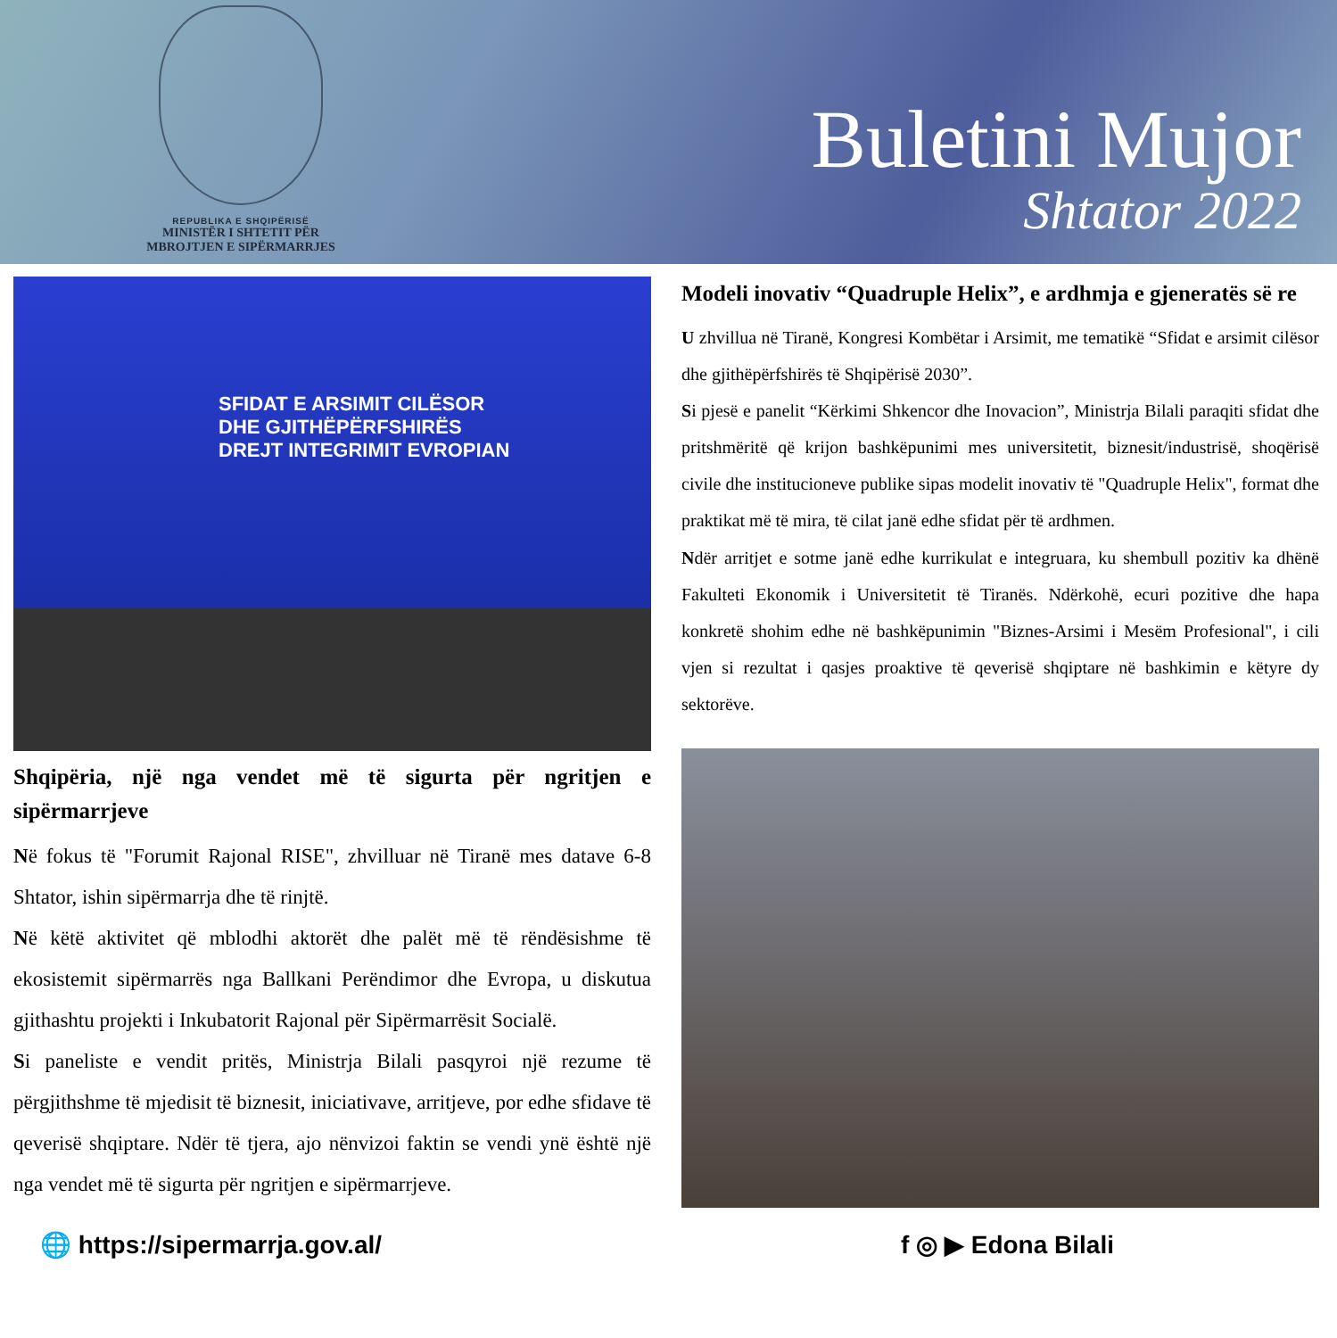REPUBLIKA E SHQIPËRISË
MINISTËR I SHTETIT PËR
MBROJTJEN E SIPËRMARRJES
Buletini Mujor
Shtator 2022
SFIDAT E ARSIMIT CILËSOR
DHE GJITHËPËRFSHIRËS
DREJT INTEGRIMIT EVROPIAN
Shqipëria, një nga vendet më të sigurta për ngritjen e sipërmarrjeve
Në fokus të "Forumit Rajonal RISE", zhvilluar në Tiranë mes datave 6-8 Shtator, ishin sipërmarrja dhe të rinjtë.
Në këtë aktivitet që mblodhi aktorët dhe palët më të rëndësishme të ekosistemit sipërmarrës nga Ballkani Perëndimor dhe Evropa, u diskutua gjithashtu projekti i Inkubatorit Rajonal për Sipërmarrësit Socialë.
Si paneliste e vendit pritës, Ministrja Bilali pasqyroi një rezume të përgjithshme të mjedisit të biznesit, iniciativave, arritjeve, por edhe sfidave të qeverisë shqiptare. Ndër të tjera, ajo nënvizoi faktin se vendi ynë është një nga vendet më të sigurta për ngritjen e sipërmarrjeve.
Modeli inovativ “Quadruple Helix”, e ardhmja e gjeneratës së re
U zhvillua në Tiranë, Kongresi Kombëtar i Arsimit, me tematikë “Sfidat e arsimit cilësor dhe gjithëpërfshirës të Shqipërisë 2030”.
Si pjesë e panelit “Kërkimi Shkencor dhe Inovacion”, Ministrja Bilali paraqiti sfidat dhe pritshmëritë që krijon bashkëpunimi mes universitetit, biznesit/industrisë, shoqërisë civile dhe institucioneve publike sipas modelit inovativ të "Quadruple Helix", format dhe praktikat më të mira, të cilat janë edhe sfidat për të ardhmen.
Ndër arritjet e sotme janë edhe kurrikulat e integruara, ku shembull pozitiv ka dhënë Fakulteti Ekonomik i Universitetit të Tiranës. Ndërkohë, ecuri pozitive dhe hapa konkretë shohim edhe në bashkëpunimin "Biznes-Arsimi i Mesëm Profesional", i cili vjen si rezultat i qasjes proaktive të qeverisë shqiptare në bashkimin e këtyre dy sektorëve.
🌐 https://sipermarrja.gov.al/ f ◎ ▶ Edona Bilali